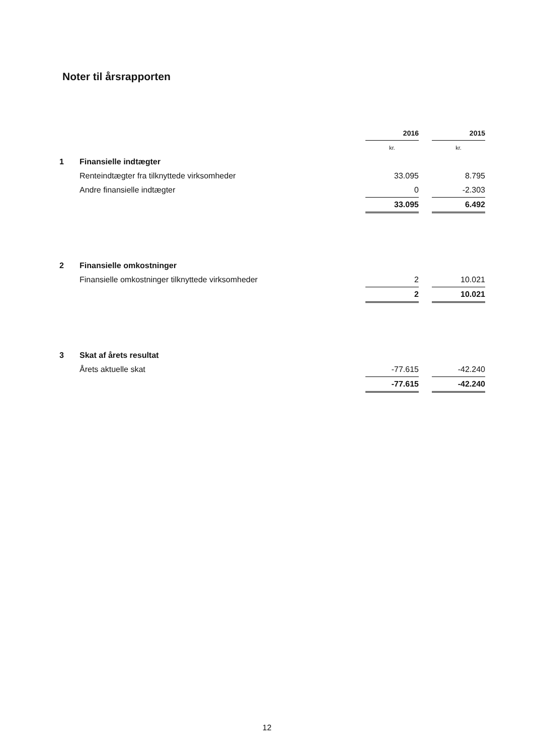Noter til årsrapporten
| | | 2016 | | 2015 |
| | | kr. | | kr. |
| 1 | Finansielle indtægter | | | |
| | Renteindtægter fra tilknyttede virksomheder | 33.095 | | 8.795 |
| | Andre finansielle indtægter | 0 | | -2.303 |
| | | 33.095 | | 6.492 |
| 2 | Finansielle omkostninger | | | |
| | Finansielle omkostninger tilknyttede virksomheder | 2 | | 10.021 |
| | | 2 | | 10.021 |
| 3 | Skat af årets resultat | | | |
| | Årets aktuelle skat | -77.615 | | -42.240 |
| | | -77.615 | | -42.240 |
12